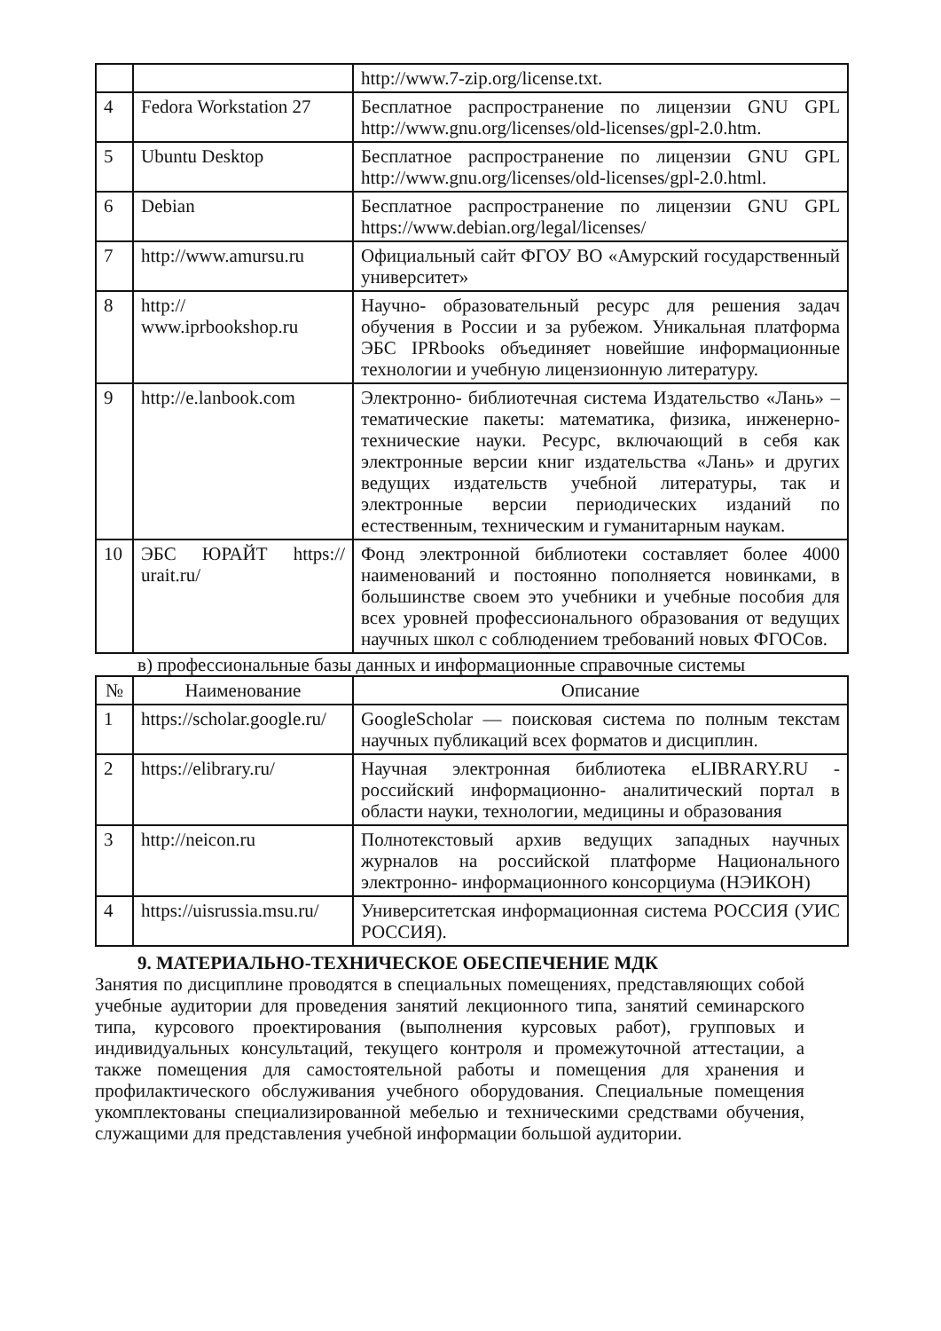| | | http://www.7-zip.org/license.txt. |
| 4 | Fedora Workstation 27 | Бесплатное распространение по лицензии GNU GPL http://www.gnu.org/licenses/old-licenses/gpl-2.0.htm. |
| 5 | Ubuntu Desktop | Бесплатное распространение по лицензии GNU GPL http://www.gnu.org/licenses/old-licenses/gpl-2.0.html. |
| 6 | Debian | Бесплатное распространение по лицензии GNU GPL https://www.debian.org/legal/licenses/ |
| 7 | http://www.amursu.ru | Официальный сайт ФГОУ ВО «Амурский государственный университет» |
| 8 | http:// www.iprbookshop.ru | Научно- образовательный ресурс для решения задач обучения в России и за рубежом. Уникальная платформа ЭБС IPRbooks объединяет новейшие информационные технологии и учебную лицензионную литературу. |
| 9 | http://e.lanbook.com | Электронно- библиотечная система Издательство «Лань» – тематические пакеты: математика, физика, инженерно- технические науки. Ресурс, включающий в себя как электронные версии книг издательства «Лань» и других ведущих издательств учебной литературы, так и электронные версии периодических изданий по естественным, техническим и гуманитарным наукам. |
| 10 | ЭБС ЮРАЙТ https:// urait.ru/ | Фонд электронной библиотеки составляет более 4000 наименований и постоянно пополняется новинками, в большинстве своем это учебники и учебные пособия для всех уровней профессионального образования от ведущих научных школ с соблюдением требований новых ФГОСов. |
в) профессиональные базы данных и информационные справочные системы
| № | Наименование | Описание |
| --- | --- | --- |
| 1 | https://scholar.google.ru/ | GoogleScholar — поисковая система по полным текстам научных публикаций всех форматов и дисциплин. |
| 2 | https://elibrary.ru/ | Научная электронная библиотека eLIBRARY.RU - российский информационно- аналитический портал в области науки, технологии, медицины и образования |
| 3 | http://neicon.ru | Полнотекстовый архив ведущих западных научных журналов на российской платформе Национального электронно- информационного консорциума (НЭИКОН) |
| 4 | https://uisrussia.msu.ru/ | Университетская информационная система РОССИЯ (УИС РОССИЯ). |
9. МАТЕРИАЛЬНО-ТЕХНИЧЕСКОЕ ОБЕСПЕЧЕНИЕ МДК
Занятия по дисциплине проводятся в специальных помещениях, представляющих собой учебные аудитории для проведения занятий лекционного типа, занятий семинарского типа, курсового проектирования (выполнения курсовых работ), групповых и индивидуальных консультаций, текущего контроля и промежуточной аттестации, а также помещения для самостоятельной работы и помещения для хранения и профилактического обслуживания учебного оборудования. Специальные помещения укомплектованы специализированной мебелью и техническими средствами обучения, служащими для представления учебной информации большой аудитории.